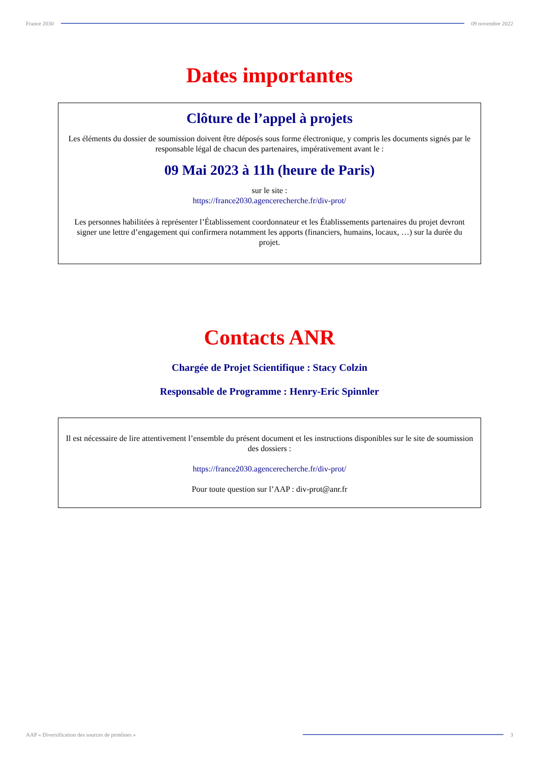France 2030 09 novembre 2022
Dates importantes
Clôture de l’appel à projets
Les éléments du dossier de soumission doivent être déposés sous forme électronique, y compris les documents signés par le responsable légal de chacun des partenaires, impérativement avant le :
09 Mai 2023 à 11h (heure de Paris)
sur le site :
https://france2030.agencerecherche.fr/div-prot/
Les personnes habilitées à représenter l’Établissement coordonnateur et les Établissements partenaires du projet devront signer une lettre d’engagement qui confirmera notamment les apports (financiers, humains, locaux, …) sur la durée du projet.
Contacts ANR
Chargée de Projet Scientifique : Stacy Colzin
Responsable de Programme : Henry-Eric Spinnler
Il est nécessaire de lire attentivement l’ensemble du présent document et les instructions disponibles sur le site de soumission des dossiers :
https://france2030.agencerecherche.fr/div-prot/
Pour toute question sur l’AAP : div-prot@anr.fr
AAP « Diversification des sources de protéines »
3